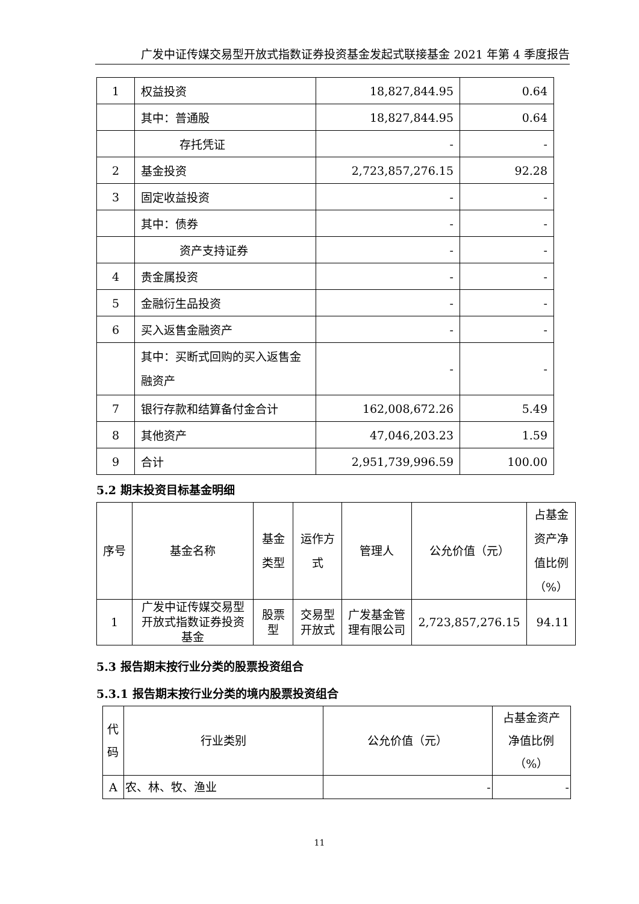广发中证传媒交易型开放式指数证券投资基金发起式联接基金 2021 年第 4 季度报告
| 1 | 权益投资 | 18,827,844.95 | 0.64 |
| | 其中：普通股 | 18,827,844.95 | 0.64 |
| | 存托凭证 | - | - |
| 2 | 基金投资 | 2,723,857,276.15 | 92.28 |
| 3 | 固定收益投资 | - | - |
| | 其中：债券 | - | - |
| | 资产支持证券 | - | - |
| 4 | 贵金属投资 | - | - |
| 5 | 金融衍生品投资 | - | - |
| 6 | 买入返售金融资产 | - | - |
| | 其中：买断式回购的买入返售金融资产 | - | - |
| 7 | 银行存款和结算备付金合计 | 162,008,672.26 | 5.49 |
| 8 | 其他资产 | 47,046,203.23 | 1.59 |
| 9 | 合计 | 2,951,739,996.59 | 100.00 |
5.2 期末投资目标基金明细
| 序号 | 基金名称 | 基金类型 | 运作方式 | 管理人 | 公允价值（元） | 占基金资产净值比例（%） |
| --- | --- | --- | --- | --- | --- | --- |
| 1 | 广发中证传媒交易型开放式指数证券投资基金 | 股票型 | 交易型开放式 | 广发基金管理有限公司 | 2,723,857,276.15 | 94.11 |
5.3 报告期末按行业分类的股票投资组合
5.3.1 报告期末按行业分类的境内股票投资组合
| 代码 | 行业类别 | 公允价值（元） | 占基金资产净值比例（%） |
| --- | --- | --- | --- |
| A | 农、林、牧、渔业 | - | - |
11